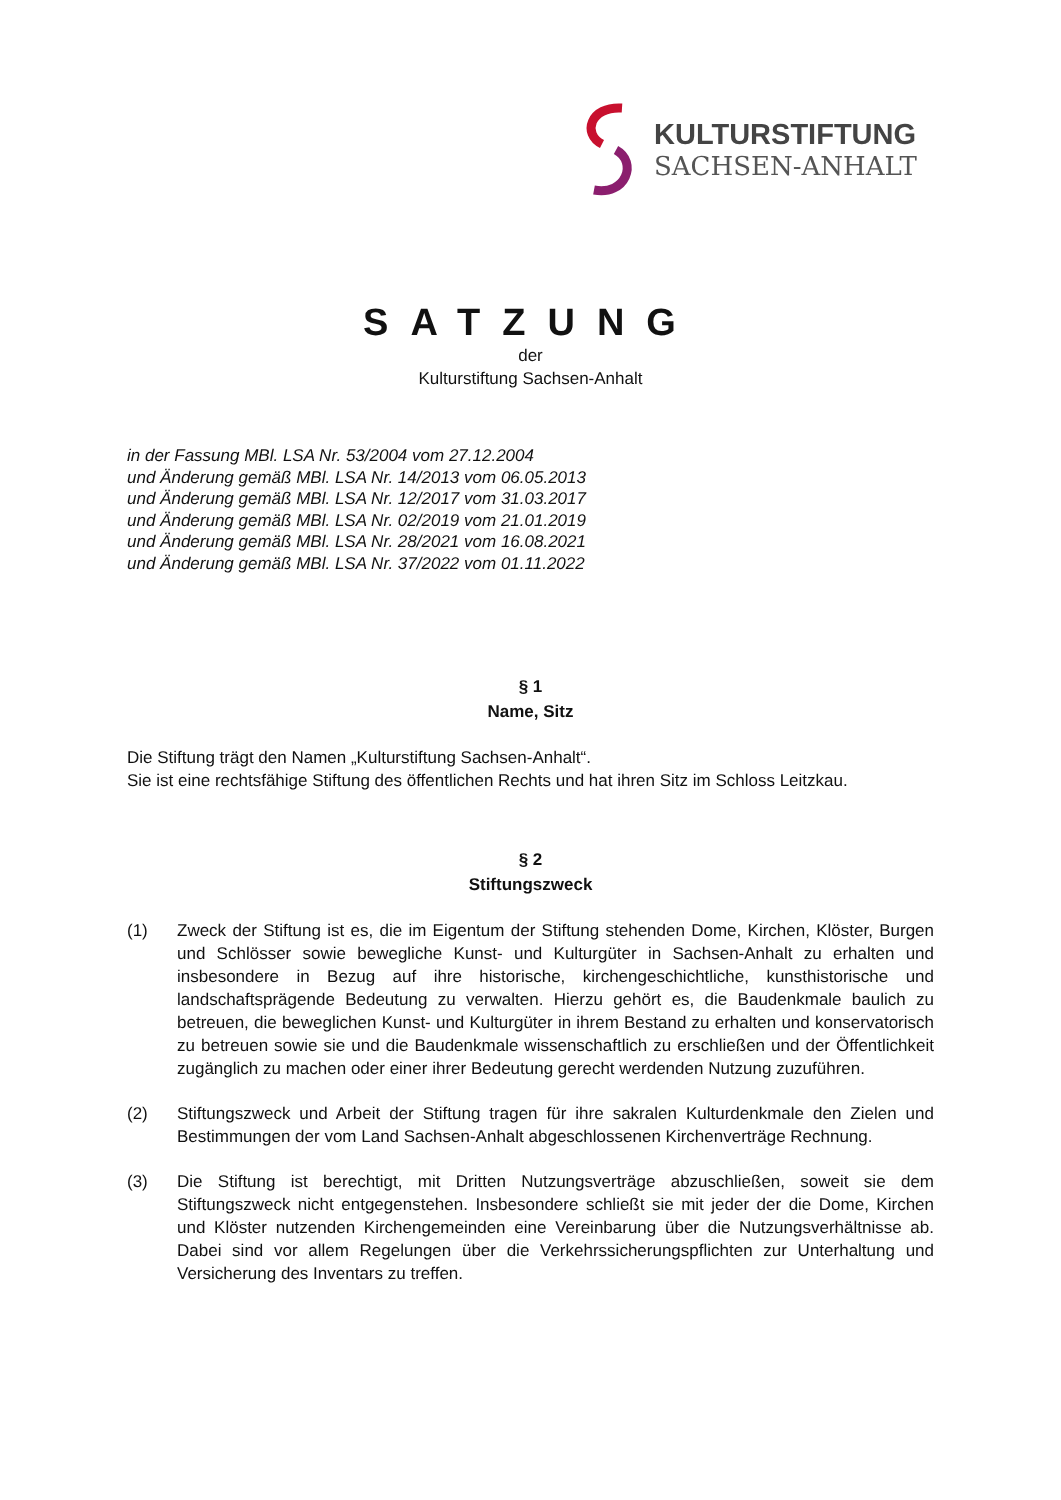KULTURSTIFTUNG
SACHSEN-ANHALT
SATZUNG
der
Kulturstiftung Sachsen-Anhalt
in der Fassung MBl. LSA Nr. 53/2004 vom 27.12.2004
und Änderung gemäß MBl. LSA Nr. 14/2013 vom 06.05.2013
und Änderung gemäß MBl. LSA Nr. 12/2017 vom 31.03.2017
und Änderung gemäß MBl. LSA Nr. 02/2019 vom 21.01.2019
und Änderung gemäß MBl. LSA Nr. 28/2021 vom 16.08.2021
und Änderung gemäß MBl. LSA Nr. 37/2022 vom 01.11.2022
§ 1
Name, Sitz
Die Stiftung trägt den Namen „Kulturstiftung Sachsen-Anhalt“.
Sie ist eine rechtsfähige Stiftung des öffentlichen Rechts und hat ihren Sitz im Schloss Leitzkau.
§ 2
Stiftungszweck
(1) Zweck der Stiftung ist es, die im Eigentum der Stiftung stehenden Dome, Kirchen, Klöster, Burgen und Schlösser sowie bewegliche Kunst- und Kulturgüter in Sachsen-Anhalt zu erhalten und insbesondere in Bezug auf ihre historische, kirchengeschichtliche, kunsthistorische und landschaftsprägende Bedeutung zu verwalten. Hierzu gehört es, die Baudenkmale baulich zu betreuen, die beweglichen Kunst- und Kulturgüter in ihrem Bestand zu erhalten und konservatorisch zu betreuen sowie sie und die Baudenkmale wissenschaftlich zu erschließen und der Öffentlichkeit zugänglich zu machen oder einer ihrer Bedeutung gerecht werdenden Nutzung zuzuführen.
(2) Stiftungszweck und Arbeit der Stiftung tragen für ihre sakralen Kulturdenkmale den Zielen und Bestimmungen der vom Land Sachsen-Anhalt abgeschlossenen Kirchenverträge Rechnung.
(3) Die Stiftung ist berechtigt, mit Dritten Nutzungsverträge abzuschließen, soweit sie dem Stiftungszweck nicht entgegenstehen. Insbesondere schließt sie mit jeder der die Dome, Kirchen und Klöster nutzenden Kirchengemeinden eine Vereinbarung über die Nutzungsverhältnisse ab. Dabei sind vor allem Regelungen über die Verkehrssicherungspflichten zur Unterhaltung und Versicherung des Inventars zu treffen.